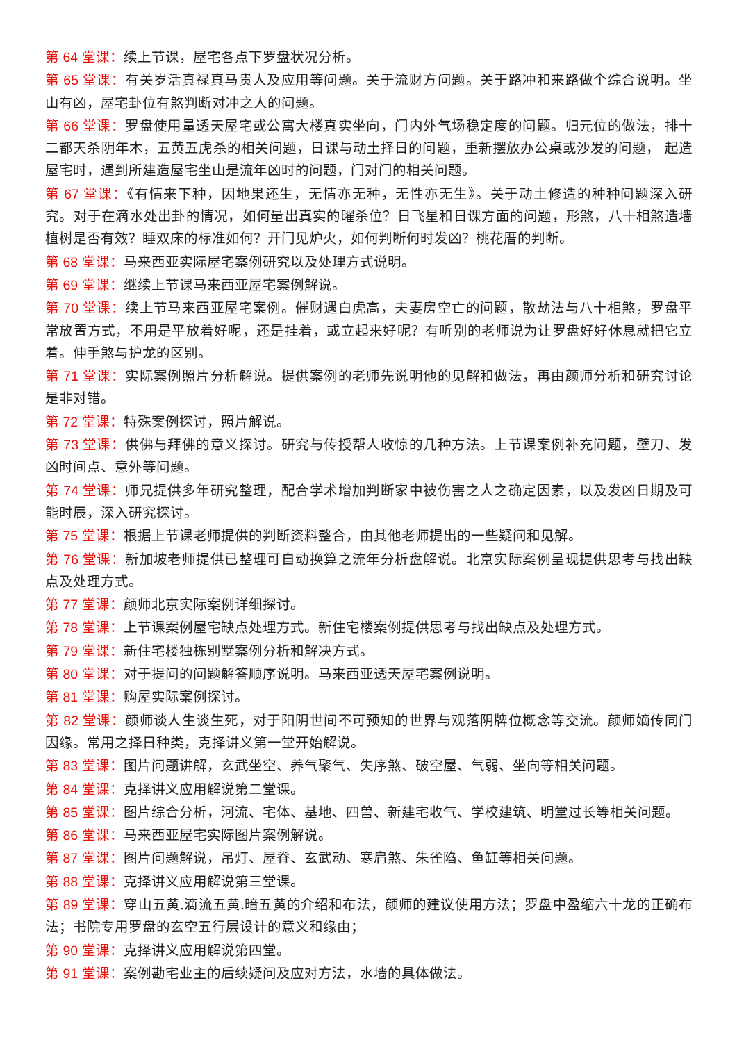第 64 堂课：续上节课，屋宅各点下罗盘状况分析。
第 65 堂课：有关岁活真禄真马贵人及应用等问题。关于流财方问题。关于路冲和来路做个综合说明。坐山有凶，屋宅卦位有煞判断对冲之人的问题。
第 66 堂课：罗盘使用量透天屋宅或公寓大楼真实坐向，门内外气场稳定度的问题。归元位的做法，排十二都天杀阴年木，五黄五虎杀的相关问题，日课与动土择日的问题，重新摆放办公桌或沙发的问题， 起造屋宅时，遇到所建造屋宅坐山是流年凶时的问题，门对门的相关问题。
第 67 堂课：《有情来下种，因地果还生，无情亦无种，无性亦无生》。关于动土修造的种种问题深入研究。对于在滴水处出卦的情况，如何量出真实的曜杀位？日飞星和日课方面的问题，形煞，八十相煞造墙植树是否有效？睡双床的标准如何？开门见炉火，如何判断何时发凶？桃花厝的判断。
第 68 堂课：马来西亚实际屋宅案例研究以及处理方式说明。
第 69 堂课：继续上节课马来西亚屋宅案例解说。
第 70 堂课：续上节马来西亚屋宅案例。催财遇白虎高，夫妻房空亡的问题，散劫法与八十相煞，罗盘平常放置方式，不用是平放着好呢，还是挂着，或立起来好呢？有听别的老师说为让罗盘好好休息就把它立着。伸手煞与护龙的区别。
第 71 堂课：实际案例照片分析解说。提供案例的老师先说明他的见解和做法，再由颜师分析和研究讨论是非对错。
第 72 堂课：特殊案例探讨，照片解说。
第 73 堂课：供佛与拜佛的意义探讨。研究与传授帮人收惊的几种方法。上节课案例补充问题，壁刀、发凶时间点、意外等问题。
第 74 堂课：师兄提供多年研究整理，配合学术增加判断家中被伤害之人之确定因素，以及发凶日期及可能时辰，深入研究探讨。
第 75 堂课：根据上节课老师提供的判断资料整合，由其他老师提出的一些疑问和见解。
第 76 堂课：新加坡老师提供已整理可自动换算之流年分析盘解说。北京实际案例呈现提供思考与找出缺点及处理方式。
第 77 堂课：颜师北京实际案例详细探讨。
第 78 堂课：上节课案例屋宅缺点处理方式。新住宅楼案例提供思考与找出缺点及处理方式。
第 79 堂课：新住宅楼独栋别墅案例分析和解决方式。
第 80 堂课：对于提问的问题解答顺序说明。马来西亚透天屋宅案例说明。
第 81 堂课：购屋实际案例探讨。
第 82 堂课：颜师谈人生谈生死，对于阳阴世间不可预知的世界与观落阴牌位概念等交流。颜师嫡传同门因缘。常用之择日种类，克择讲义第一堂开始解说。
第 83 堂课：图片问题讲解，玄武坐空、养气聚气、失序煞、破空屋、气弱、坐向等相关问题。
第 84 堂课：克择讲义应用解说第二堂课。
第 85 堂课：图片综合分析，河流、宅体、基地、四兽、新建宅收气、学校建筑、明堂过长等相关问题。
第 86 堂课：马来西亚屋宅实际图片案例解说。
第 87 堂课：图片问题解说，吊灯、屋脊、玄武动、寒肩煞、朱雀陷、鱼缸等相关问题。
第 88 堂课：克择讲义应用解说第三堂课。
第 89 堂课：穿山五黄.滴流五黄.暗五黄的介绍和布法，颜师的建议使用方法；罗盘中盈缩六十龙的正确布法；书院专用罗盘的玄空五行层设计的意义和缘由；
第 90 堂课：克择讲义应用解说第四堂。
第 91 堂课：案例勘宅业主的后续疑问及应对方法，水墙的具体做法。